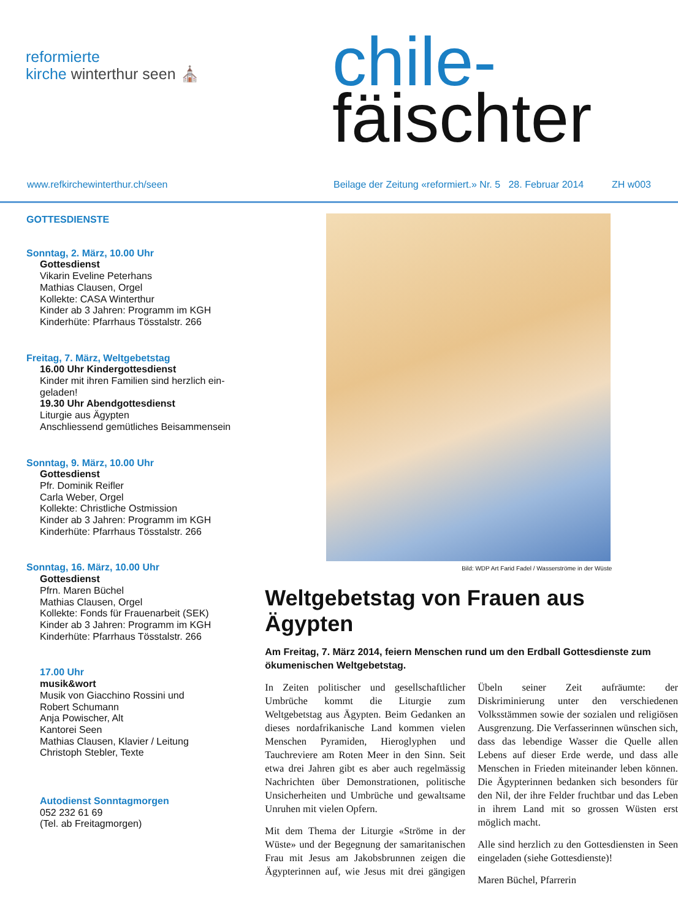reformierte
kirche winterthur seen ⛪
chile-
fäischter
www.refkirchewinterthur.ch/seen Beilage der Zeitung «reformiert.» Nr. 5 28. Februar 2014 ZH w003
GOTTESDIENSTE
Sonntag, 2. März, 10.00 Uhr
Gottesdienst
Vikarin Eveline Peterhans
Mathias Clausen, Orgel
Kollekte: CASA Winterthur
Kinder ab 3 Jahren: Programm im KGH
Kinderhüte: Pfarrhaus Tösstalstr. 266
Freitag, 7. März, Weltgebetstag
16.00 Uhr Kindergottesdienst
Kinder mit ihren Familien sind herzlich ein-
geladen!
19.30 Uhr Abendgottesdienst
Liturgie aus Ägypten
Anschliessend gemütliches Beisammensein
Sonntag, 9. März, 10.00 Uhr
Gottesdienst
Pfr. Dominik Reifler
Carla Weber, Orgel
Kollekte: Christliche Ostmission
Kinder ab 3 Jahren: Programm im KGH
Kinderhüte: Pfarrhaus Tösstalstr. 266
Sonntag, 16. März, 10.00 Uhr
Gottesdienst
Pfrn. Maren Büchel
Mathias Clausen, Orgel
Kollekte: Fonds für Frauenarbeit (SEK)
Kinder ab 3 Jahren: Programm im KGH
Kinderhüte: Pfarrhaus Tösstalstr. 266
17.00 Uhr
musik&wort
Musik von Giacchino Rossini und
Robert Schumann
Anja Powischer, Alt
Kantorei Seen
Mathias Clausen, Klavier / Leitung
Christoph Stebler, Texte
Autodienst Sonntagmorgen
052 232 61 69
(Tel. ab Freitagmorgen)
Bild: WDP Art Farid Fadel / Wasserströme in der Wüste
Weltgebetstag von Frauen aus Ägypten
Am Freitag, 7. März 2014, feiern Menschen rund um den Erdball Gottesdienste zum ökumenischen Weltgebetstag.
In Zeiten politischer und gesellschaftlicher Umbrüche kommt die Liturgie zum Weltgebetstag aus Ägypten. Beim Gedanken an dieses nordafrikanische Land kommen vielen Menschen Pyramiden, Hieroglyphen und Tauchreviere am Roten Meer in den Sinn. Seit etwa drei Jahren gibt es aber auch regelmässig Nachrichten über Demonstrationen, politische Unsicherheiten und Umbrüche und gewaltsame Unruhen mit vielen Opfern.
Mit dem Thema der Liturgie «Ströme in der Wüste» und der Begegnung der samaritanischen Frau mit Jesus am Jakobsbrunnen zeigen die Ägypterinnen auf, wie Jesus mit drei gängigen Übeln seiner Zeit aufräumte: der Diskriminierung unter den verschiedenen Volksstämmen sowie der sozialen und religiösen Ausgrenzung. Die Verfasserinnen wünschen sich, dass das lebendige Wasser die Quelle allen Lebens auf dieser Erde werde, und dass alle Menschen in Frieden miteinander leben können. Die Ägypterinnen bedanken sich besonders für den Nil, der ihre Felder fruchtbar und das Leben in ihrem Land mit so grossen Wüsten erst möglich macht.
Alle sind herzlich zu den Gottesdiensten in Seen eingeladen (siehe Gottesdienste)!
Maren Büchel, Pfarrerin